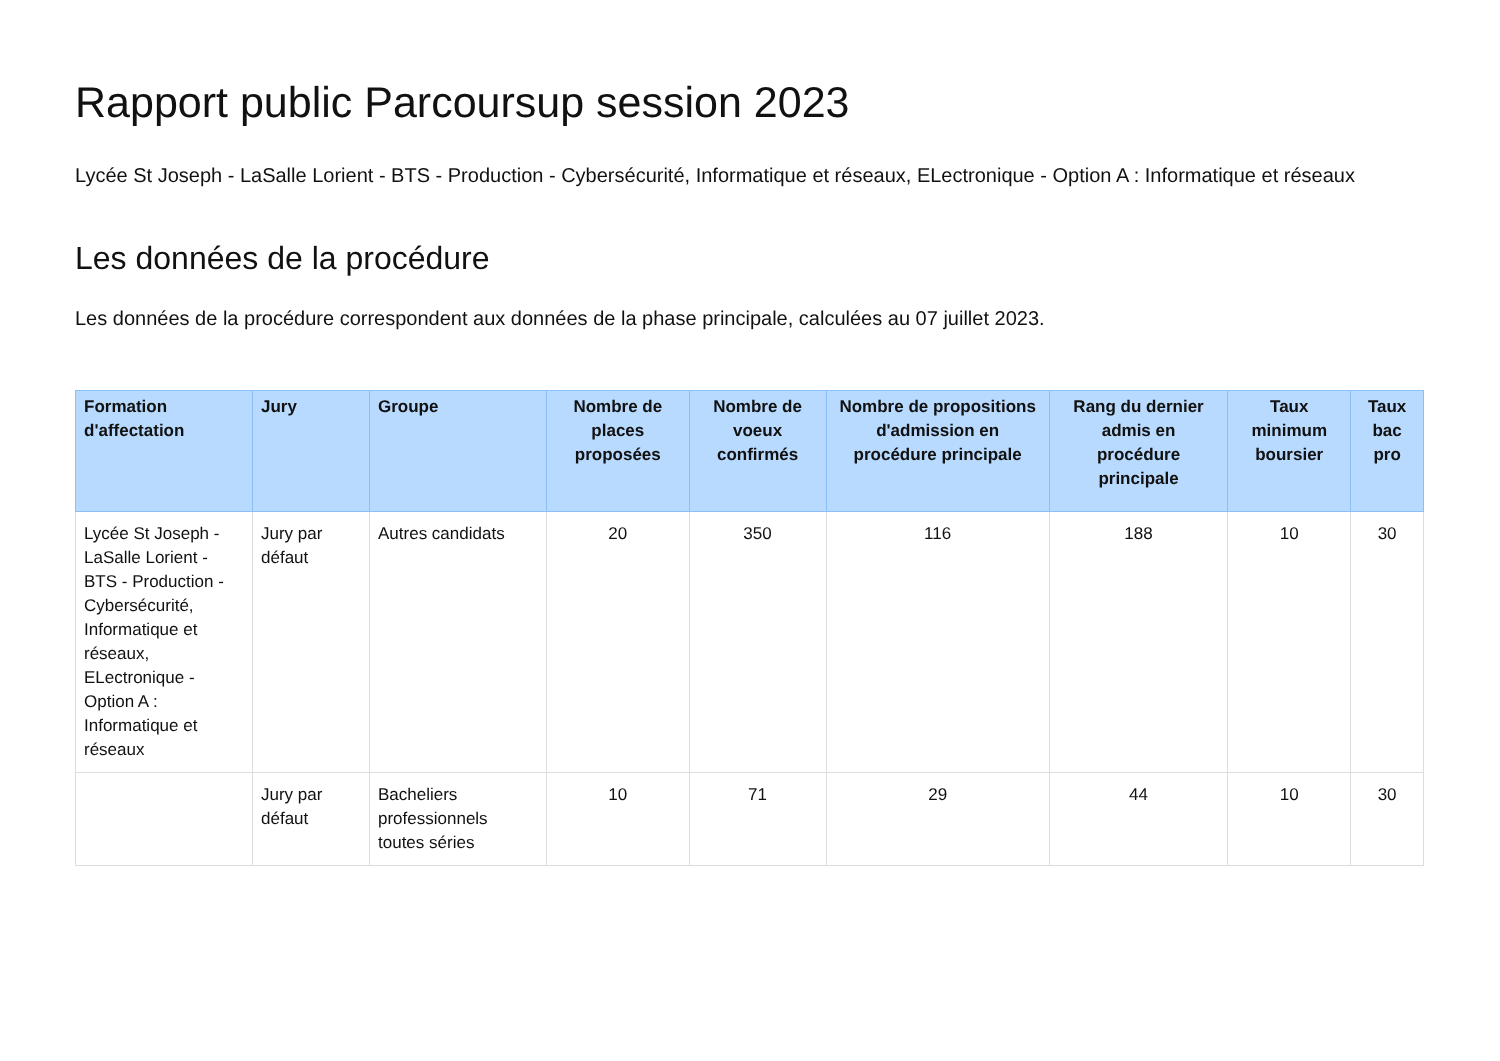Rapport public Parcoursup session 2023
Lycée St Joseph - LaSalle Lorient - BTS - Production - Cybersécurité, Informatique et réseaux, ELectronique - Option A : Informatique et réseaux
Les données de la procédure
Les données de la procédure correspondent aux données de la phase principale, calculées au 07 juillet 2023.
| Formation d'affectation | Jury | Groupe | Nombre de places proposées | Nombre de voeux confirmés | Nombre de propositions d'admission en procédure principale | Rang du dernier admis en procédure principale | Taux minimum boursier | Taux bac pro |
| --- | --- | --- | --- | --- | --- | --- | --- | --- |
| Lycée St Joseph - LaSalle Lorient - BTS - Production - Cybersécurité, Informatique et réseaux, ELectronique - Option A : Informatique et réseaux | Jury par défaut | Autres candidats | 20 | 350 | 116 | 188 | 10 | 30 |
| | Jury par défaut | Bacheliers professionnels toutes séries | 10 | 71 | 29 | 44 | 10 | 30 |